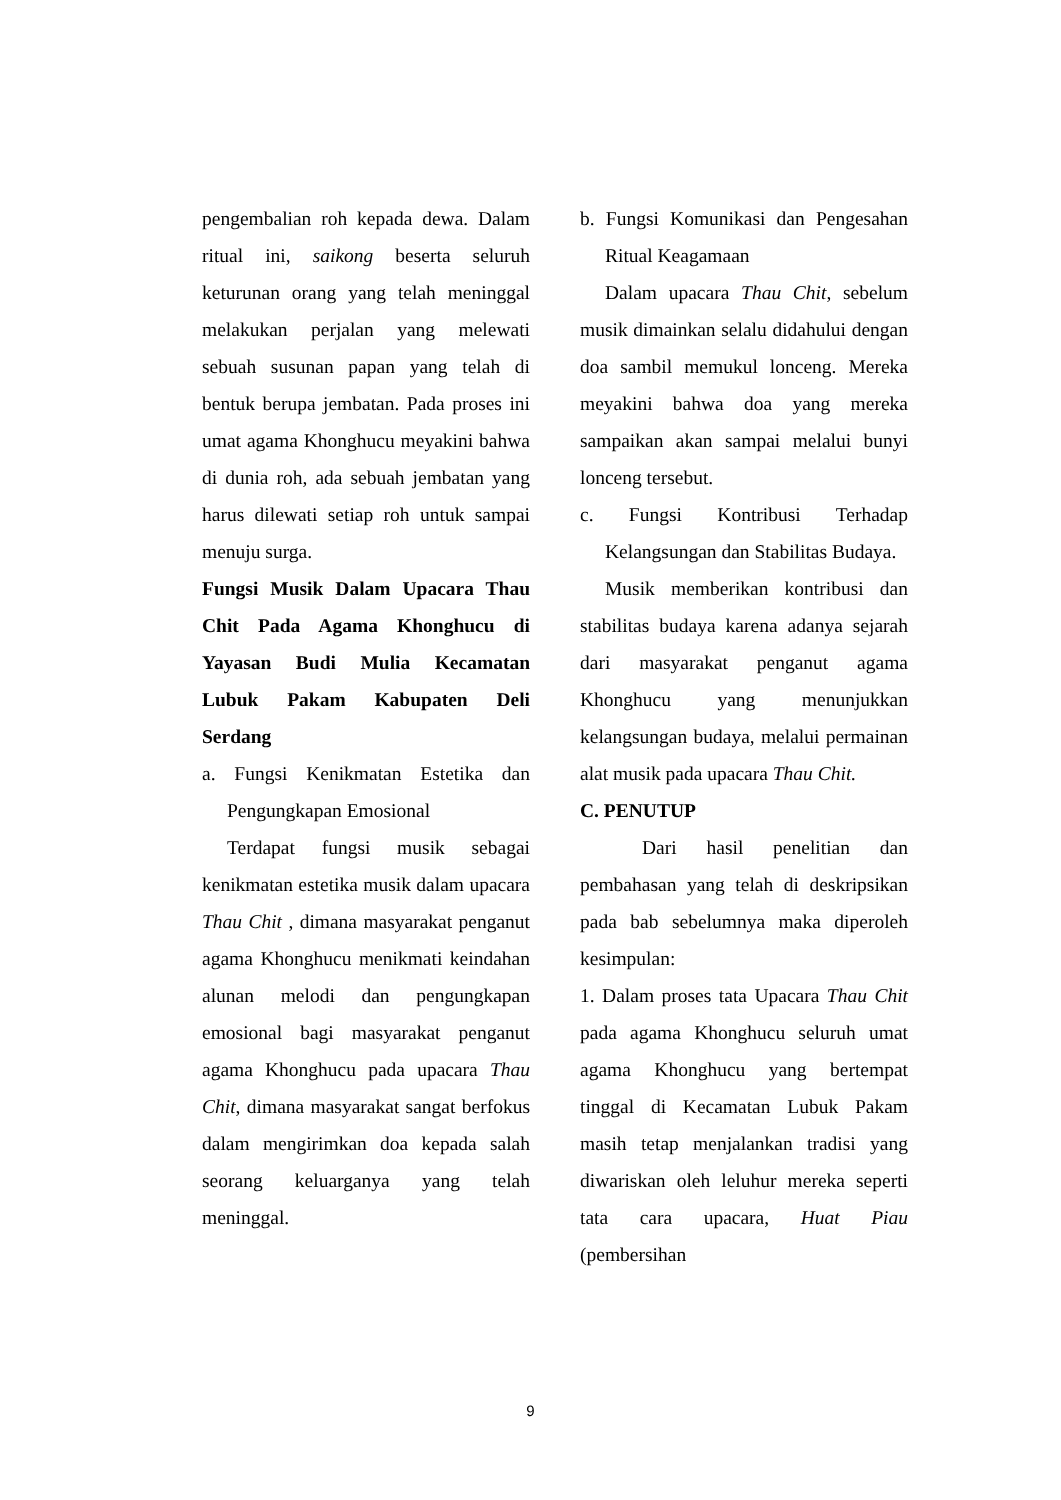pengembalian roh kepada dewa. Dalam ritual ini, saikong beserta seluruh keturunan orang yang telah meninggal melakukan perjalan yang melewati sebuah susunan papan yang telah di bentuk berupa jembatan. Pada proses ini umat agama Khonghucu meyakini bahwa di dunia roh, ada sebuah jembatan yang harus dilewati setiap roh untuk sampai menuju surga.
Fungsi Musik Dalam Upacara Thau Chit Pada Agama Khonghucu di Yayasan Budi Mulia Kecamatan Lubuk Pakam Kabupaten Deli Serdang
a. Fungsi Kenikmatan Estetika dan Pengungkapan Emosional
Terdapat fungsi musik sebagai kenikmatan estetika musik dalam upacara Thau Chit , dimana masyarakat penganut agama Khonghucu menikmati keindahan alunan melodi dan pengungkapan emosional bagi masyarakat penganut agama Khonghucu pada upacara Thau Chit, dimana masyarakat sangat berfokus dalam mengirimkan doa kepada salah seorang keluarganya yang telah meninggal.
b. Fungsi Komunikasi dan Pengesahan Ritual Keagamaan
Dalam upacara Thau Chit, sebelum musik dimainkan selalu didahului dengan doa sambil memukul lonceng. Mereka meyakini bahwa doa yang mereka sampaikan akan sampai melalui bunyi lonceng tersebut.
c. Fungsi Kontribusi Terhadap Kelangsungan dan Stabilitas Budaya.
Musik memberikan kontribusi dan stabilitas budaya karena adanya sejarah dari masyarakat penganut agama Khonghucu yang menunjukkan kelangsungan budaya, melalui permainan alat musik pada upacara Thau Chit.
C. PENUTUP
Dari hasil penelitian dan pembahasan yang telah di deskripsikan pada bab sebelumnya maka diperoleh kesimpulan:
1. Dalam proses tata Upacara Thau Chit pada agama Khonghucu seluruh umat agama Khonghucu yang bertempat tinggal di Kecamatan Lubuk Pakam masih tetap menjalankan tradisi yang diwariskan oleh leluhur mereka seperti tata cara upacara, Huat Piau (pembersihan
9